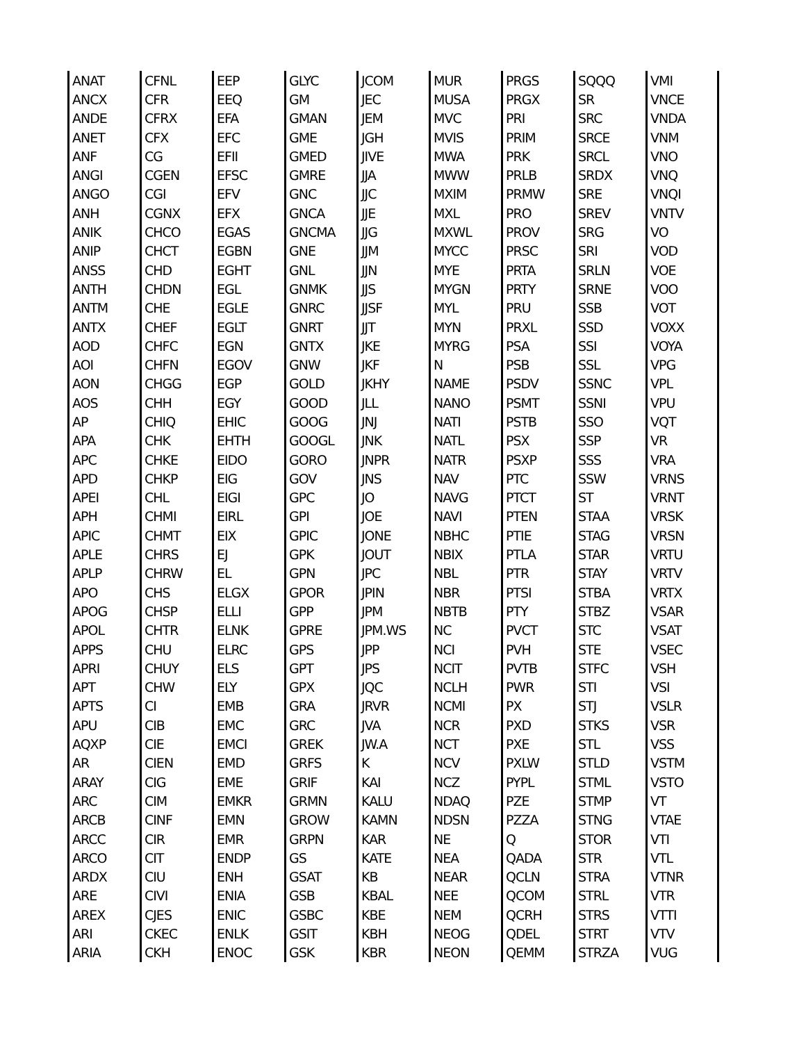| ANAT | CFNL | EEP | GLYC | JCOM | MUR | PRGS | SQQQ | VMI |
| ANCX | CFR | EEQ | GM | JEC | MUSA | PRGX | SR | VNCE |
| ANDE | CFRX | EFA | GMAN | JEM | MVC | PRI | SRC | VNDA |
| ANET | CFX | EFC | GME | JGH | MVIS | PRIM | SRCE | VNM |
| ANF | CG | EFII | GMED | JIVE | MWA | PRK | SRCL | VNO |
| ANGI | CGEN | EFSC | GMRE | JJA | MWW | PRLB | SRDX | VNQ |
| ANGO | CGI | EFV | GNC | JJC | MXIM | PRMW | SRE | VNQI |
| ANH | CGNX | EFX | GNCA | JJE | MXL | PRO | SREV | VNTV |
| ANIK | CHCO | EGAS | GNCMA | JJG | MXWL | PROV | SRG | VO |
| ANIP | CHCT | EGBN | GNE | JJM | MYCC | PRSC | SRI | VOD |
| ANSS | CHD | EGHT | GNL | JJN | MYE | PRTA | SRLN | VOE |
| ANTH | CHDN | EGL | GNMK | JJS | MYGN | PRTY | SRNE | VOO |
| ANTM | CHE | EGLE | GNRC | JJSF | MYL | PRU | SSB | VOT |
| ANTX | CHEF | EGLT | GNRT | JJT | MYN | PRXL | SSD | VOXX |
| AOD | CHFC | EGN | GNTX | JKE | MYRG | PSA | SSI | VOYA |
| AOI | CHFN | EGOV | GNW | JKF | N | PSB | SSL | VPG |
| AON | CHGG | EGP | GOLD | JKHY | NAME | PSDV | SSNC | VPL |
| AOS | CHH | EGY | GOOD | JLL | NANO | PSMT | SSNI | VPU |
| AP | CHIQ | EHIC | GOOG | JNJ | NATI | PSTB | SSO | VQT |
| APA | CHK | EHTH | GOOGL | JNK | NATL | PSX | SSP | VR |
| APC | CHKE | EIDO | GORO | JNPR | NATR | PSXP | SSS | VRA |
| APD | CHKP | EIG | GOV | JNS | NAV | PTC | SSW | VRNS |
| APEI | CHL | EIGI | GPC | JO | NAVG | PTCT | ST | VRNT |
| APH | CHMI | EIRL | GPI | JOE | NAVI | PTEN | STAA | VRSK |
| APIC | CHMT | EIX | GPIC | JONE | NBHC | PTIE | STAG | VRSN |
| APLE | CHRS | EJ | GPK | JOUT | NBIX | PTLA | STAR | VRTU |
| APLP | CHRW | EL | GPN | JPC | NBL | PTR | STAY | VRTV |
| APO | CHS | ELGX | GPOR | JPIN | NBR | PTSI | STBA | VRTX |
| APOG | CHSP | ELLI | GPP | JPM | NBTB | PTY | STBZ | VSAR |
| APOL | CHTR | ELNK | GPRE | JPM.WS | NC | PVCT | STC | VSAT |
| APPS | CHU | ELRC | GPS | JPP | NCI | PVH | STE | VSEC |
| APRI | CHUY | ELS | GPT | JPS | NCIT | PVTB | STFC | VSH |
| APT | CHW | ELY | GPX | JQC | NCLH | PWR | STI | VSI |
| APTS | CI | EMB | GRA | JRVR | NCMI | PX | STJ | VSLR |
| APU | CIB | EMC | GRC | JVA | NCR | PXD | STKS | VSR |
| AQXP | CIE | EMCI | GREK | JW.A | NCT | PXE | STL | VSS |
| AR | CIEN | EMD | GRFS | K | NCV | PXLW | STLD | VSTM |
| ARAY | CIG | EME | GRIF | KAI | NCZ | PYPL | STML | VSTO |
| ARC | CIM | EMKR | GRMN | KALU | NDAQ | PZE | STMP | VT |
| ARCB | CINF | EMN | GROW | KAMN | NDSN | PZZA | STNG | VTAE |
| ARCC | CIR | EMR | GRPN | KAR | NE | Q | STOR | VTI |
| ARCO | CIT | ENDP | GS | KATE | NEA | QADA | STR | VTL |
| ARDX | CIU | ENH | GSAT | KB | NEAR | QCLN | STRA | VTNR |
| ARE | CIVI | ENIA | GSB | KBAL | NEE | QCOM | STRL | VTR |
| AREX | CJES | ENIC | GSBC | KBE | NEM | QCRH | STRS | VTTI |
| ARI | CKEC | ENLK | GSIT | KBH | NEOG | QDEL | STRT | VTV |
| ARIA | CKH | ENOC | GSK | KBR | NEON | QEMM | STRZA | VUG |